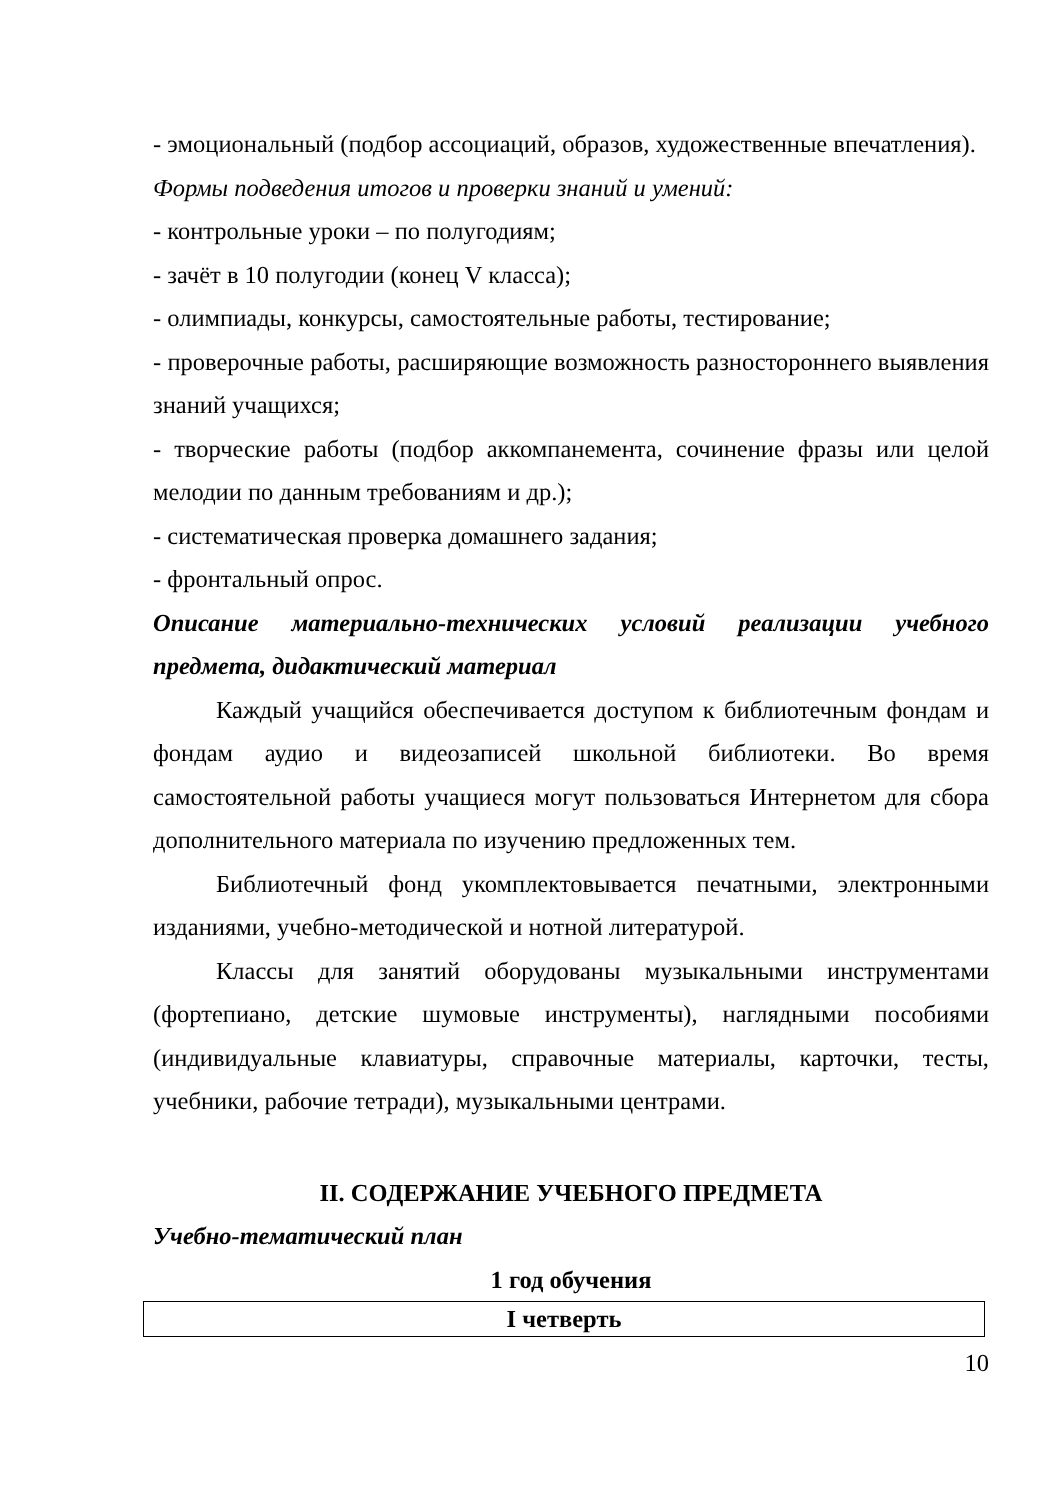- эмоциональный (подбор ассоциаций, образов, художественные впечатления).
Формы подведения итогов и проверки знаний и умений:
- контрольные уроки – по полугодиям;
- зачёт в 10 полугодии (конец V класса);
- олимпиады, конкурсы, самостоятельные работы, тестирование;
- проверочные работы, расширяющие возможность разностороннего выявления знаний учащихся;
- творческие работы (подбор аккомпанемента, сочинение фразы или целой мелодии по данным требованиям и др.);
- систематическая проверка домашнего задания;
- фронтальный опрос.
Описание материально-технических условий реализации учебного предмета, дидактический материал
Каждый учащийся обеспечивается доступом к библиотечным фондам и фондам аудио и видеозаписей школьной библиотеки. Во время самостоятельной работы учащиеся могут пользоваться Интернетом для сбора дополнительного материала по изучению предложенных тем.
Библиотечный фонд укомплектовывается печатными, электронными изданиями, учебно-методической и нотной литературой.
Классы для занятий оборудованы музыкальными инструментами (фортепиано, детские шумовые инструменты), наглядными пособиями (индивидуальные клавиатуры, справочные материалы, карточки, тесты, учебники, рабочие тетради), музыкальными центрами.
II. СОДЕРЖАНИЕ УЧЕБНОГО ПРЕДМЕТА
Учебно-тематический план
1 год обучения
| I четверть |
10